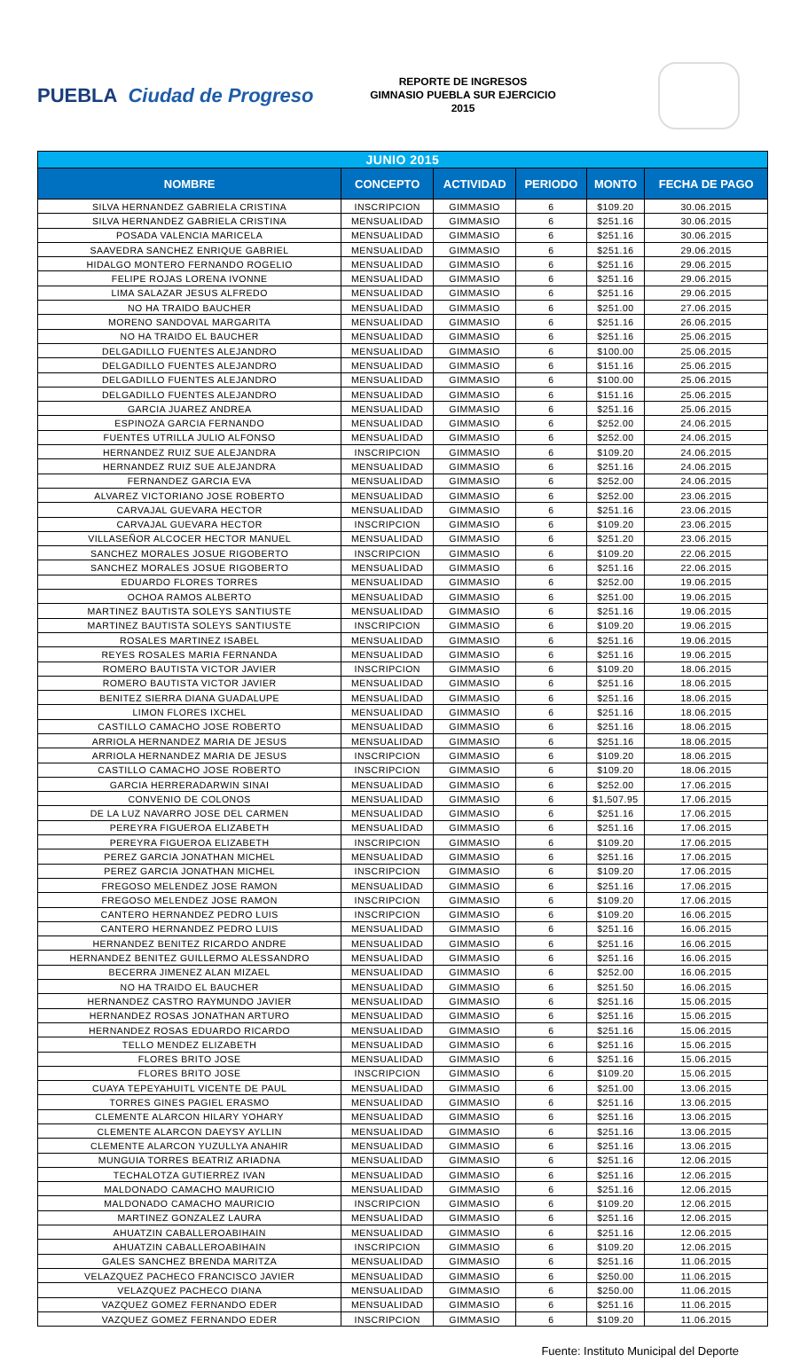PUEBLA Ciudad de Progreso
REPORTE DE INGRESOS
GIMNASIO PUEBLA SUR EJERCICIO
2015
| JUNIO 2015 | | | | | |
| NOMBRE | CONCEPTO | ACTIVIDAD | PERIODO | MONTO | FECHA DE PAGO |
| SILVA HERNANDEZ GABRIELA CRISTINA | INSCRIPCION | GIMMASIO | 6 | $109.20 | 30.06.2015 |
| SILVA HERNANDEZ GABRIELA CRISTINA | MENSUALIDAD | GIMMASIO | 6 | $251.16 | 30.06.2015 |
| POSADA VALENCIA MARICELA | MENSUALIDAD | GIMMASIO | 6 | $251.16 | 30.06.2015 |
| SAAVEDRA SANCHEZ ENRIQUE GABRIEL | MENSUALIDAD | GIMMASIO | 6 | $251.16 | 29.06.2015 |
| HIDALGO MONTERO FERNANDO ROGELIO | MENSUALIDAD | GIMMASIO | 6 | $251.16 | 29.06.2015 |
| FELIPE ROJAS LORENA IVONNE | MENSUALIDAD | GIMMASIO | 6 | $251.16 | 29.06.2015 |
| LIMA SALAZAR JESUS ALFREDO | MENSUALIDAD | GIMMASIO | 6 | $251.16 | 29.06.2015 |
| NO HA TRAIDO BAUCHER | MENSUALIDAD | GIMMASIO | 6 | $251.00 | 27.06.2015 |
| MORENO SANDOVAL MARGARITA | MENSUALIDAD | GIMMASIO | 6 | $251.16 | 26.06.2015 |
| NO HA TRAIDO EL BAUCHER | MENSUALIDAD | GIMMASIO | 6 | $251.16 | 25.06.2015 |
| DELGADILLO FUENTES ALEJANDRO | MENSUALIDAD | GIMMASIO | 6 | $100.00 | 25.06.2015 |
| DELGADILLO FUENTES ALEJANDRO | MENSUALIDAD | GIMMASIO | 6 | $151.16 | 25.06.2015 |
| DELGADILLO FUENTES ALEJANDRO | MENSUALIDAD | GIMMASIO | 6 | $100.00 | 25.06.2015 |
| DELGADILLO FUENTES ALEJANDRO | MENSUALIDAD | GIMMASIO | 6 | $151.16 | 25.06.2015 |
| GARCIA JUAREZ ANDREA | MENSUALIDAD | GIMMASIO | 6 | $251.16 | 25.06.2015 |
| ESPINOZA GARCIA FERNANDO | MENSUALIDAD | GIMMASIO | 6 | $252.00 | 24.06.2015 |
| FUENTES UTRILLA JULIO ALFONSO | MENSUALIDAD | GIMMASIO | 6 | $252.00 | 24.06.2015 |
| HERNANDEZ RUIZ SUE ALEJANDRA | INSCRIPCION | GIMMASIO | 6 | $109.20 | 24.06.2015 |
| HERNANDEZ RUIZ SUE ALEJANDRA | MENSUALIDAD | GIMMASIO | 6 | $251.16 | 24.06.2015 |
| FERNANDEZ GARCIA EVA | MENSUALIDAD | GIMMASIO | 6 | $252.00 | 24.06.2015 |
| ALVAREZ VICTORIANO JOSE ROBERTO | MENSUALIDAD | GIMMASIO | 6 | $252.00 | 23.06.2015 |
| CARVAJAL GUEVARA HECTOR | MENSUALIDAD | GIMMASIO | 6 | $251.16 | 23.06.2015 |
| CARVAJAL GUEVARA HECTOR | INSCRIPCION | GIMMASIO | 6 | $109.20 | 23.06.2015 |
| VILLASEÑOR ALCOCER HECTOR MANUEL | MENSUALIDAD | GIMMASIO | 6 | $251.20 | 23.06.2015 |
| SANCHEZ MORALES JOSUE RIGOBERTO | INSCRIPCION | GIMMASIO | 6 | $109.20 | 22.06.2015 |
| SANCHEZ MORALES JOSUE RIGOBERTO | MENSUALIDAD | GIMMASIO | 6 | $251.16 | 22.06.2015 |
| EDUARDO FLORES TORRES | MENSUALIDAD | GIMMASIO | 6 | $252.00 | 19.06.2015 |
| OCHOA RAMOS ALBERTO | MENSUALIDAD | GIMMASIO | 6 | $251.00 | 19.06.2015 |
| MARTINEZ BAUTISTA SOLEYS SANTIUSTE | MENSUALIDAD | GIMMASIO | 6 | $251.16 | 19.06.2015 |
| MARTINEZ BAUTISTA SOLEYS SANTIUSTE | INSCRIPCION | GIMMASIO | 6 | $109.20 | 19.06.2015 |
| ROSALES MARTINEZ ISABEL | MENSUALIDAD | GIMMASIO | 6 | $251.16 | 19.06.2015 |
| REYES ROSALES MARIA FERNANDA | MENSUALIDAD | GIMMASIO | 6 | $251.16 | 19.06.2015 |
| ROMERO BAUTISTA VICTOR JAVIER | INSCRIPCION | GIMMASIO | 6 | $109.20 | 18.06.2015 |
| ROMERO BAUTISTA VICTOR JAVIER | MENSUALIDAD | GIMMASIO | 6 | $251.16 | 18.06.2015 |
| BENITEZ SIERRA DIANA GUADALUPE | MENSUALIDAD | GIMMASIO | 6 | $251.16 | 18.06.2015 |
| LIMON FLORES IXCHEL | MENSUALIDAD | GIMMASIO | 6 | $251.16 | 18.06.2015 |
| CASTILLO CAMACHO JOSE ROBERTO | MENSUALIDAD | GIMMASIO | 6 | $251.16 | 18.06.2015 |
| ARRIOLA HERNANDEZ MARIA DE JESUS | MENSUALIDAD | GIMMASIO | 6 | $251.16 | 18.06.2015 |
| ARRIOLA HERNANDEZ MARIA DE JESUS | INSCRIPCION | GIMMASIO | 6 | $109.20 | 18.06.2015 |
| CASTILLO CAMACHO JOSE ROBERTO | INSCRIPCION | GIMMASIO | 6 | $109.20 | 18.06.2015 |
| GARCIA HERRERADARWIN SINAI | MENSUALIDAD | GIMMASIO | 6 | $252.00 | 17.06.2015 |
| CONVENIO DE COLONOS | MENSUALIDAD | GIMMASIO | 6 | $1,507.95 | 17.06.2015 |
| DE LA LUZ NAVARRO JOSE DEL CARMEN | MENSUALIDAD | GIMMASIO | 6 | $251.16 | 17.06.2015 |
| PEREYRA FIGUEROA ELIZABETH | MENSUALIDAD | GIMMASIO | 6 | $251.16 | 17.06.2015 |
| PEREYRA FIGUEROA ELIZABETH | INSCRIPCION | GIMMASIO | 6 | $109.20 | 17.06.2015 |
| PEREZ GARCIA JONATHAN MICHEL | MENSUALIDAD | GIMMASIO | 6 | $251.16 | 17.06.2015 |
| PEREZ GARCIA JONATHAN MICHEL | INSCRIPCION | GIMMASIO | 6 | $109.20 | 17.06.2015 |
| FREGOSO MELENDEZ JOSE RAMON | MENSUALIDAD | GIMMASIO | 6 | $251.16 | 17.06.2015 |
| FREGOSO MELENDEZ JOSE RAMON | INSCRIPCION | GIMMASIO | 6 | $109.20 | 17.06.2015 |
| CANTERO HERNANDEZ PEDRO LUIS | INSCRIPCION | GIMMASIO | 6 | $109.20 | 16.06.2015 |
| CANTERO HERNANDEZ PEDRO LUIS | MENSUALIDAD | GIMMASIO | 6 | $251.16 | 16.06.2015 |
| HERNANDEZ BENITEZ RICARDO ANDRE | MENSUALIDAD | GIMMASIO | 6 | $251.16 | 16.06.2015 |
| HERNANDEZ BENITEZ GUILLERMO ALESSANDRO | MENSUALIDAD | GIMMASIO | 6 | $251.16 | 16.06.2015 |
| BECERRA JIMENEZ ALAN MIZAEL | MENSUALIDAD | GIMMASIO | 6 | $252.00 | 16.06.2015 |
| NO HA TRAIDO EL BAUCHER | MENSUALIDAD | GIMMASIO | 6 | $251.50 | 16.06.2015 |
| HERNANDEZ CASTRO RAYMUNDO JAVIER | MENSUALIDAD | GIMMASIO | 6 | $251.16 | 15.06.2015 |
| HERNANDEZ ROSAS JONATHAN ARTURO | MENSUALIDAD | GIMMASIO | 6 | $251.16 | 15.06.2015 |
| HERNANDEZ ROSAS EDUARDO RICARDO | MENSUALIDAD | GIMMASIO | 6 | $251.16 | 15.06.2015 |
| TELLO MENDEZ ELIZABETH | MENSUALIDAD | GIMMASIO | 6 | $251.16 | 15.06.2015 |
| FLORES BRITO JOSE | MENSUALIDAD | GIMMASIO | 6 | $251.16 | 15.06.2015 |
| FLORES BRITO JOSE | INSCRIPCION | GIMMASIO | 6 | $109.20 | 15.06.2015 |
| CUAYA TEPEYAHUITL VICENTE DE PAUL | MENSUALIDAD | GIMMASIO | 6 | $251.00 | 13.06.2015 |
| TORRES GINES PAGIEL ERASMO | MENSUALIDAD | GIMMASIO | 6 | $251.16 | 13.06.2015 |
| CLEMENTE ALARCON HILARY YOHARY | MENSUALIDAD | GIMMASIO | 6 | $251.16 | 13.06.2015 |
| CLEMENTE ALARCON DAEYSY AYLLIN | MENSUALIDAD | GIMMASIO | 6 | $251.16 | 13.06.2015 |
| CLEMENTE ALARCON YUZULLYA ANAHIR | MENSUALIDAD | GIMMASIO | 6 | $251.16 | 13.06.2015 |
| MUNGUIA TORRES BEATRIZ ARIADNA | MENSUALIDAD | GIMMASIO | 6 | $251.16 | 12.06.2015 |
| TECHALOTZA GUTIERREZ IVAN | MENSUALIDAD | GIMMASIO | 6 | $251.16 | 12.06.2015 |
| MALDONADO CAMACHO MAURICIO | MENSUALIDAD | GIMMASIO | 6 | $251.16 | 12.06.2015 |
| MALDONADO CAMACHO MAURICIO | INSCRIPCION | GIMMASIO | 6 | $109.20 | 12.06.2015 |
| MARTINEZ GONZALEZ LAURA | MENSUALIDAD | GIMMASIO | 6 | $251.16 | 12.06.2015 |
| AHUATZIN CABALLEROABIHAIN | MENSUALIDAD | GIMMASIO | 6 | $251.16 | 12.06.2015 |
| AHUATZIN CABALLEROABIHAIN | INSCRIPCION | GIMMASIO | 6 | $109.20 | 12.06.2015 |
| GALES SANCHEZ BRENDA MARITZA | MENSUALIDAD | GIMMASIO | 6 | $251.16 | 11.06.2015 |
| VELAZQUEZ PACHECO FRANCISCO JAVIER | MENSUALIDAD | GIMMASIO | 6 | $250.00 | 11.06.2015 |
| VELAZQUEZ PACHECO DIANA | MENSUALIDAD | GIMMASIO | 6 | $250.00 | 11.06.2015 |
| VAZQUEZ GOMEZ FERNANDO EDER | MENSUALIDAD | GIMMASIO | 6 | $251.16 | 11.06.2015 |
| VAZQUEZ GOMEZ FERNANDO EDER | INSCRIPCION | GIMMASIO | 6 | $109.20 | 11.06.2015 |
Fuente: Instituto Municipal del Deporte